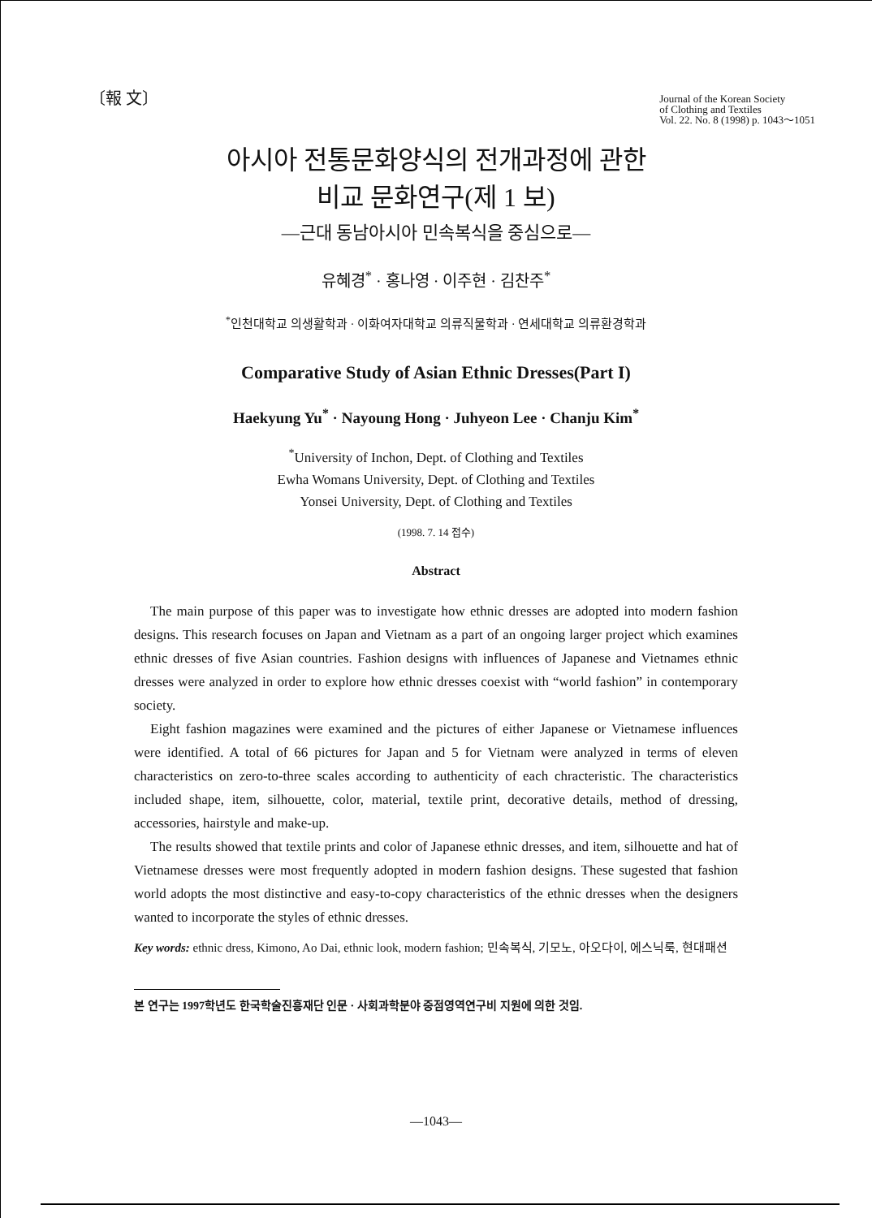〔報 文〕
Journal of the Korean Society
of Clothing and Textiles
Vol. 22. No. 8 (1998) p. 1043～1051
아시아 전통문화양식의 전개과정에 관한
비교 문화연구(제 1 보)
—근대 동남아시아 민속복식을 중심으로—
유혜경<sup>*</sup> · 홍나영 · 이주현 · 김찬주<sup>*</sup>
<sup>*</sup> 인천대학교 의생활학과 · 이화여자대학교 의류직물학과 · 연세대학교 의류환경학과
Comparative Study of Asian Ethnic Dresses(Part I)
Haekyung Yu<sup>*</sup> · Nayoung Hong · Juhyeon Lee · Chanju Kim<sup>*</sup>
<sup>*</sup> University of Inchon, Dept. of Clothing and Textiles
Ewha Womans University, Dept. of Clothing and Textiles
Yonsei University, Dept. of Clothing and Textiles
(1998. 7. 14 접수)
Abstract
The main purpose of this paper was to investigate how ethnic dresses are adopted into modern fashion designs. This research focuses on Japan and Vietnam as a part of an ongoing larger project which examines ethnic dresses of five Asian countries. Fashion designs with influences of Japanese and Vietnames ethnic dresses were analyzed in order to explore how ethnic dresses coexist with “world fashion” in contemporary society.
Eight fashion magazines were examined and the pictures of either Japanese or Vietnamese influences were identified. A total of 66 pictures for Japan and 5 for Vietnam were analyzed in terms of eleven characteristics on zero-to-three scales according to authenticity of each chracteristic. The characteristics included shape, item, silhouette, color, material, textile print, decorative details, method of dressing, accessories, hairstyle and make-up.
The results showed that textile prints and color of Japanese ethnic dresses, and item, silhouette and hat of Vietnamese dresses were most frequently adopted in modern fashion designs. These sugested that fashion world adopts the most distinctive and easy-to-copy characteristics of the ethnic dresses when the designers wanted to incorporate the styles of ethnic dresses.
Key words: ethnic dress, Kimono, Ao Dai, ethnic look, modern fashion; 민속복식, 기모노, 아오다이, 에스닉룩, 현대패션
본 연구는 1997학년도 한국학술진흥재단 인문 · 사회과학분야 중점영역연구비 지원에 의한 것임.
—1043—